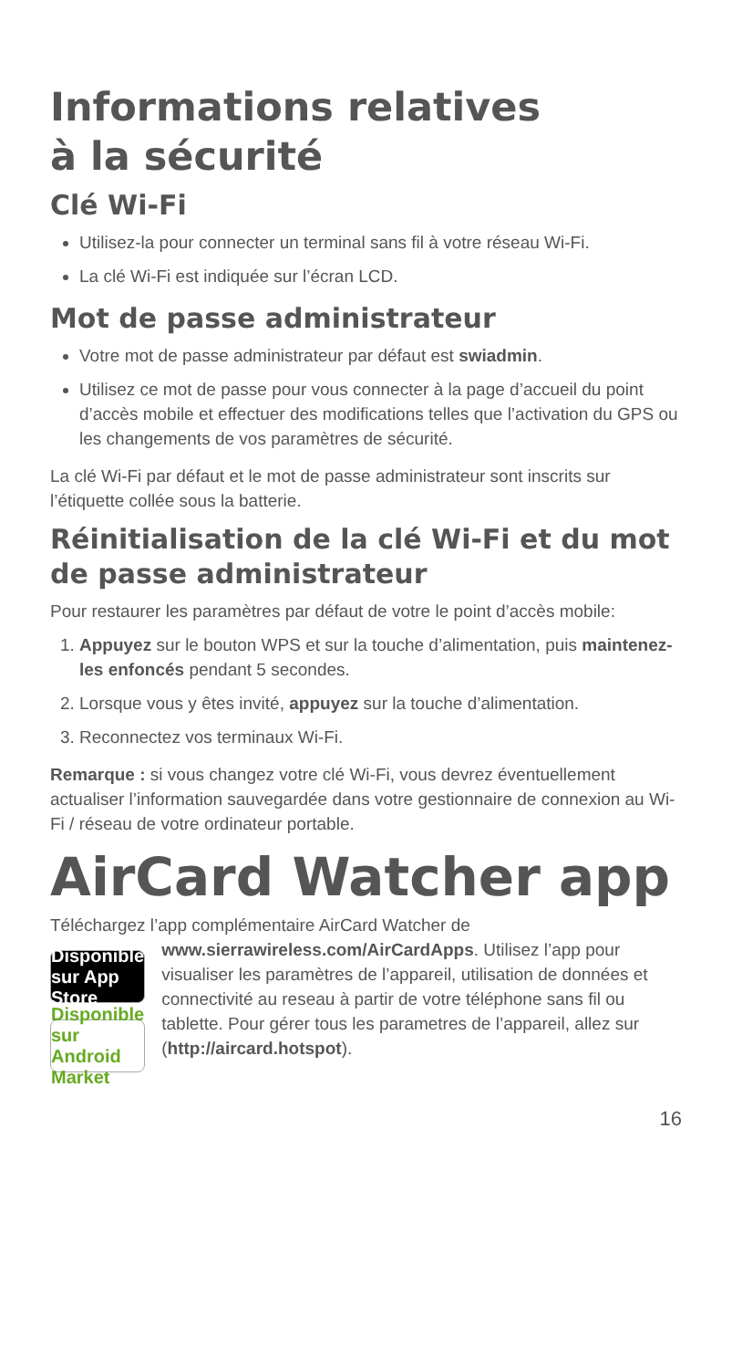Informations relatives
à la sécurité
Clé Wi-Fi
Utilisez-la pour connecter un terminal sans fil à votre réseau Wi-Fi.
La clé Wi-Fi est indiquée sur l’écran LCD.
Mot de passe administrateur
Votre mot de passe administrateur par défaut est swiadmin.
Utilisez ce mot de passe pour vous connecter à la page d’accueil du point d’accès mobile et effectuer des modifications telles que l’activation du GPS ou les changements de vos paramètres de sécurité.
La clé Wi-Fi par défaut et le mot de passe administrateur sont inscrits sur l’étiquette collée sous la batterie.
Réinitialisation de la clé Wi-Fi et du mot de passe administrateur
Pour restaurer les paramètres par défaut de votre le point d’accès mobile:
1. Appuyez sur le bouton WPS et sur la touche d’alimentation, puis maintenez-les enfoncés pendant 5 secondes.
2. Lorsque vous y êtes invité, appuyez sur la touche d’alimentation.
3. Reconnectez vos terminaux Wi-Fi.
Remarque : si vous changez votre clé Wi-Fi, vous devrez éventuellement actualiser l’information sauvegardée dans votre gestionnaire de connexion au Wi-Fi / réseau de votre ordinateur portable.
AirCard Watcher app
Téléchargez l’app complémentaire AirCard Watcher de
Disponible sur App Store
Disponible sur Android Market
www.sierrawireless.com/AirCardApps. Utilisez l’app pour visualiser les paramètres de l’appareil, utilisation de données et connectivité au reseau à partir de votre téléphone sans fil ou tablette. Pour gérer tous les parametres de l’appareil, allez sur (http://aircard.hotspot).
16